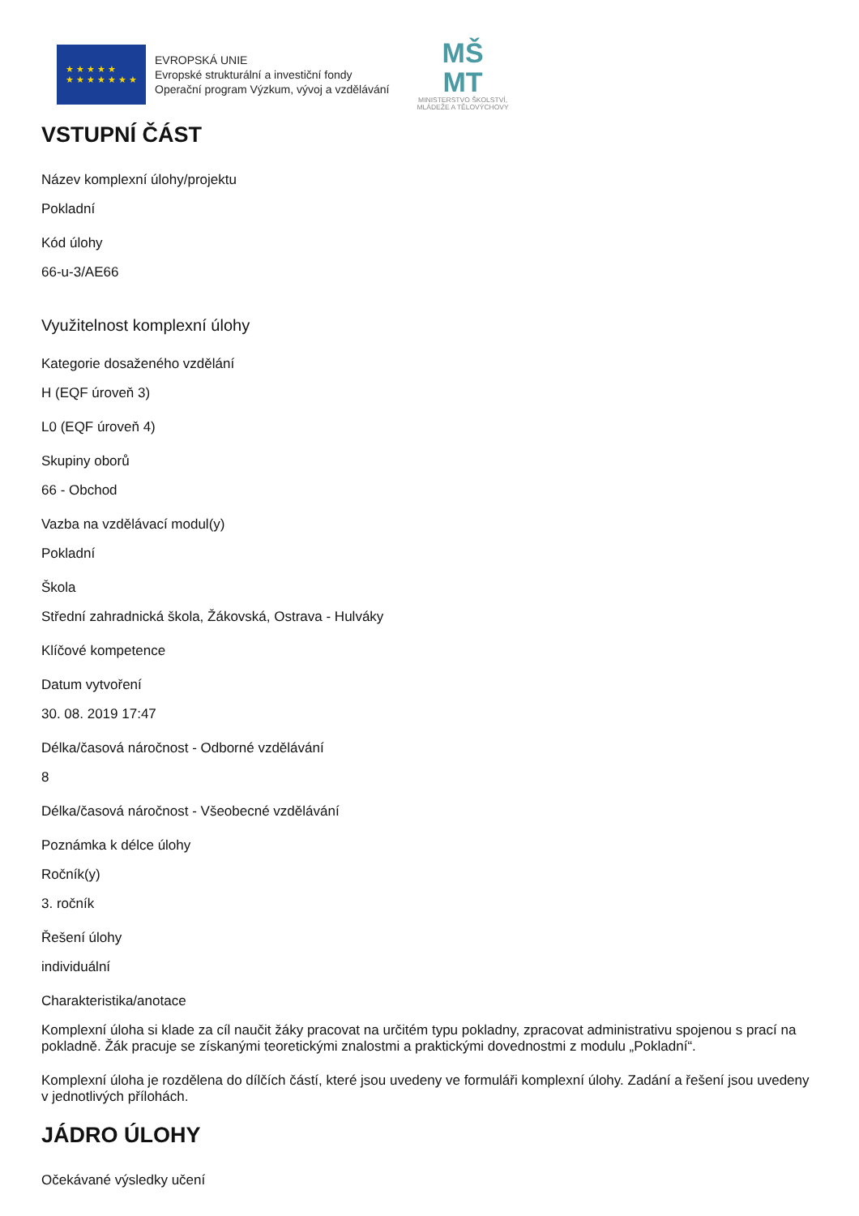★ ★ ★ ★ ★
★ ★ ★ ★ ★ ★ ★
EVROPSKÁ UNIE
Evropské strukturální a investiční fondy
Operační program Výzkum, vývoj a vzdělávání
MŠ
MT
MINISTERSTVO ŠKOLSTVÍ,
MLÁDEŽE A TĚLOVÝCHOVY
VSTUPNÍ ČÁST
Název komplexní úlohy/projektu
Pokladní
Kód úlohy
66-u-3/AE66
Využitelnost komplexní úlohy
Kategorie dosaženého vzdělání
H (EQF úroveň 3)
L0 (EQF úroveň 4)
Skupiny oborů
66 - Obchod
Vazba na vzdělávací modul(y)
Pokladní
Škola
Střední zahradnická škola, Žákovská, Ostrava - Hulváky
Klíčové kompetence
Datum vytvoření
30. 08. 2019 17:47
Délka/časová náročnost - Odborné vzdělávání
8
Délka/časová náročnost - Všeobecné vzdělávání
Poznámka k délce úlohy
Ročník(y)
3. ročník
Řešení úlohy
individuální
Charakteristika/anotace
Komplexní úloha si klade za cíl naučit žáky pracovat na určitém typu pokladny, zpracovat administrativu spojenou s prací na pokladně. Žák pracuje se získanými teoretickými znalostmi a praktickými dovednostmi z modulu „Pokladní“.
Komplexní úloha je rozdělena do dílčích částí, které jsou uvedeny ve formuláři komplexní úlohy. Zadání a řešení jsou uvedeny v jednotlivých přílohách.
JÁDRO ÚLOHY
Očekávané výsledky učení